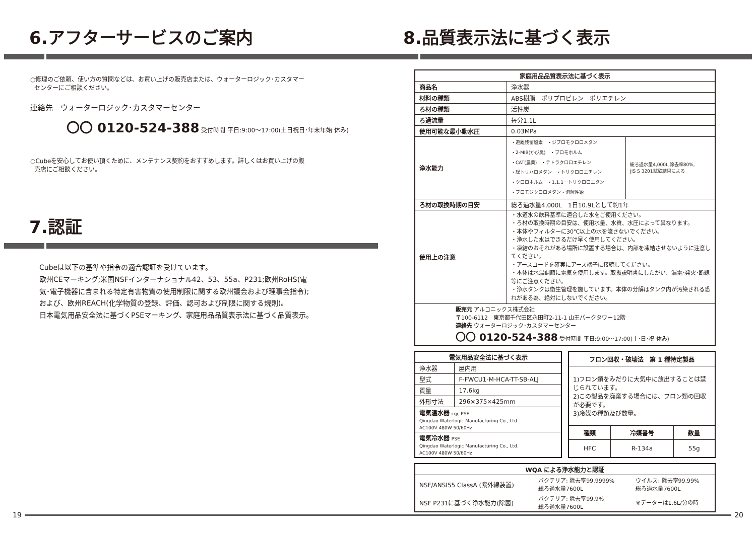6.アフターサービスのご案内
○修理のご依頼、使い方の質問などは、お買い上げの販売店または、ウォーターロジック･カスタマー
センターにご相談ください。
連絡先　ウォーターロジック･カスタマーセンター
〇〇 0120-524-388 受付時間 平日:9:00〜17:00(土日祝日･年末年始 休み)
○Cubeを安心してお使い頂くために、メンテナンス契約をおすすめします。詳しくはお買い上げの販
売店にご相談ください。
7.認証
Cubeは以下の基準や指令の適合認証を受けています。
欧州CEマーキング;米国NSFインターナショナル42、53、55a、P231;欧州RoHS(電
気･電子機器に含まれる特定有害物質の使用制限に関する欧州議会および理事会指令);
および、欧州REACH(化学物質の登録、評価、認可および制限に関する規則)。
日本電気用品安全法に基づくPSEマーキング、家庭用品品質表示法に基づく品質表示。
8.品質表示法に基づく表示
| 家庭用品品質表示法に基づく表示 | | |
| --- | --- | --- |
| 商品名 | 浄水器 | |
| 材料の種類 | ABS樹脂 ポリプロピレン ポリエチレン | |
| ろ材の種類 | 活性炭 | |
| ろ過流量 | 毎分1.1L | |
| 使用可能な最小動水圧 | 0.03MPa | |
| 浄水能力 | ・遊離残留塩素 ・ジブロモクロロメタン ・2-MIB(かび臭) ・ブロモホルム ・CAT(農薬) ・テトラクロロエチレン ・総トリハロメタン ・トリクロロエチレン ・クロロホルム ・1,1,1ートリクロロエタン ・ブロモジクロロメタン・溶解性鉛 | 総ろ過水量4,000L,除去率80%, JIS S 3201試験結果による |
| ろ材の取換時期の目安 | 総ろ過水量4,000L 1日10.9Lとして約1年 | |
| 使用上の注意 | ・水道水の飲料基準に適合した水をご使用ください。 ・ろ材の取換時期の目安は、使用水量、水質、水圧によって異なります。 ・本体やフィルターに30℃以上の水を流さないでください。 ・浄水した水はできるだけ早く使用してください。 ・凍結のおそれがある場所に設置する場合は、内部を凍結させないように注意してください。 ・アースコードを確実にアース端子に接続してください。 ・本体は水温調節に電気を使用します。取扱説明書にしたがい、漏電･発火･断線等にご注意ください。 ・浄水タンクは衛生管理を施しています。本体の分解はタンク内が汚染される恐れがある為、絶対にしないでください。 | |
| 販売元 アルコニックス株式会社 〒100-6112 東京都千代田区永田町2-11-1 山王パークタワー12階 連絡先 ウォーターロジック･カスタマーセンター 〇〇 0120-524-388 受付時間 平日:9:00〜17:00(土･日･祝 休み) | | |
| 電気用品安全法に基づく表示 | |
| --- | --- |
| 浄水器 | 屋内用 |
| 型式 | F-FWCU1-M-HCA-TT-SB-ALJ |
| 質量 | 17.6kg |
| 外形寸法 | 296×375×425mm |
| 電気温水器 cqc PSE Qingdao Waterlogic Manufacturing Co., Ltd. AC100V 480W 50/60Hz | |
| 電気冷水器 PSE Qingdao Waterlogic Manufacturing Co., Ltd. AC100V 480W 50/60Hz | |
| フロン回収・破壊法 第 1 種特定製品 | | |
| --- | --- | --- |
| 1)フロン類をみだりに大気中に放出することは禁じられています。 2)この製品を廃棄する場合には、フロン類の回収が必要です。 3)冷媒の種類及び数量。 | | |
| 種類 | 冷媒番号 | 数量 |
| HFC | R-134a | 55g |
| WQA による浄水能力と認証 | | |
| --- | --- | --- |
| NSF/ANSI55 ClassA (紫外線装置) | バクテリア: 除去率99.9999% 総ろ過水量7600L | ウイルス: 除去率99.99% 総ろ過水量7600L |
| NSF P231に基づく浄水能力(除菌) | バクテリア: 除去率99.9% 総ろ過水量7600L | ※データーは1.6L/分の時 |
19 20